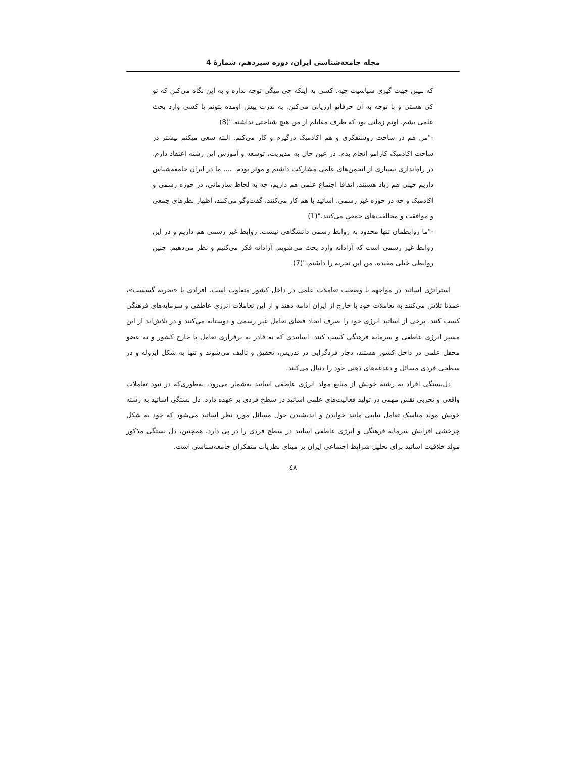مجله جامعه‌شناسی ایران، دوره سیزدهم، شمارهٔ 4
که ببینن جهت گیری سیاسیت چیه. کسی به اینکه چی میگی توجه نداره و به این نگاه می‌کنن که تو کی هستی و با توجه به آن حرفاتو ارزیابی می‌کنن. به ندرت پیش اومده بتونم با کسی وارد بحث علمی بشم، اونم زمانی بود که طرف مقابلم از من هیچ شناختی نداشته."(8)
-"من هم در ساحت روشنفکری و هم اکادمیک درگیرم و کار می‌کنم. البته سعی میکنم بیشتر در ساحت اکادمیک کارامو انجام بدم. در عین حال به مدیریت، توسعه و آموزش این رشته اعتقاد دارم. در راه‌اندازی بسیاری از انجمن‌های علمی مشارکت داشتم و موثر بودم. .... ما در ایران جامعه‌شناس داریم خیلی هم زیاد هستند، اتفاقا اجتماع علمی هم داریم، چه به لحاظ سازمانی، در حوزه رسمی و اکادمیک و چه در حوزه غیر رسمی. اساتید با هم کار می‌کنند، گفت‌وگو می‌کنند، اظهار نظرهای جمعی و موافقت و مخالفت‌های جمعی می‌کنند."(1)
-"ما روابطمان تنها محدود به روابط رسمی دانشگاهی نیست. روابط غیر رسمی هم داریم و در این روابط غیر رسمی است که آزادانه وارد بحث می‌شویم. آزادانه فکر می‌کنیم و نظر می‌دهیم. چنین روابطی خیلی مفیده. من این تجربه را داشتم."(7)
استراتژی اساتید در مواجهه با وضعیت تعاملات علمی در داخل کشور متفاوت است. افرادی با «تجربه گسست»، عمدتا تلاش می‌کنند به تعاملات خود با خارج از ایران ادامه دهند و از این تعاملات انرژی عاطفی و سرمایه‌های فرهنگی کسب کنند. برخی از اساتید انرژی خود را صرف ایجاد فضای تعامل غیر رسمی و دوستانه می‌کنند و در تلاش‌اند از این مسیر انرژی عاطفی و سرمایه فرهنگی کسب کنند. اساتیدی که نه قادر به برقراری تعامل با خارج کشور و نه عضو محفل علمی در داخل کشور هستند، دچار فردگرایی در تدریس، تحقیق و تالیف می‌شوند و تنها به شکل ایزوله و در سطحی فردی مسائل و دغدغه‌های ذهنی خود را دنبال می‌کنند.
دل‌بستگی افراد به رشته خویش از منابع مولد انرژی عاطفی اساتید به‌شمار می‌رود، به‌طوری‌که در نبود تعاملات واقعی و تجربی نقش مهمی در تولید فعالیت‌های علمی اساتید در سطح فردی بر عهده دارد. دل بستگی اساتید به رشته خویش مولد مناسک تعامل نیابتی مانند خواندن و اندیشیدن حول مسائل مورد نظر اساتید می‌شود که خود به شکل چرخشی افزایش سرمایه فرهنگی و انرژی عاطفی اساتید در سطح فردی را در پی دارد. همچنین، دل بستگی مذکور مولد خلاقیت اساتید برای تحلیل شرایط اجتماعی ایران بر مبنای نظریات متفکران جامعه‌شناسی است.
٤٨